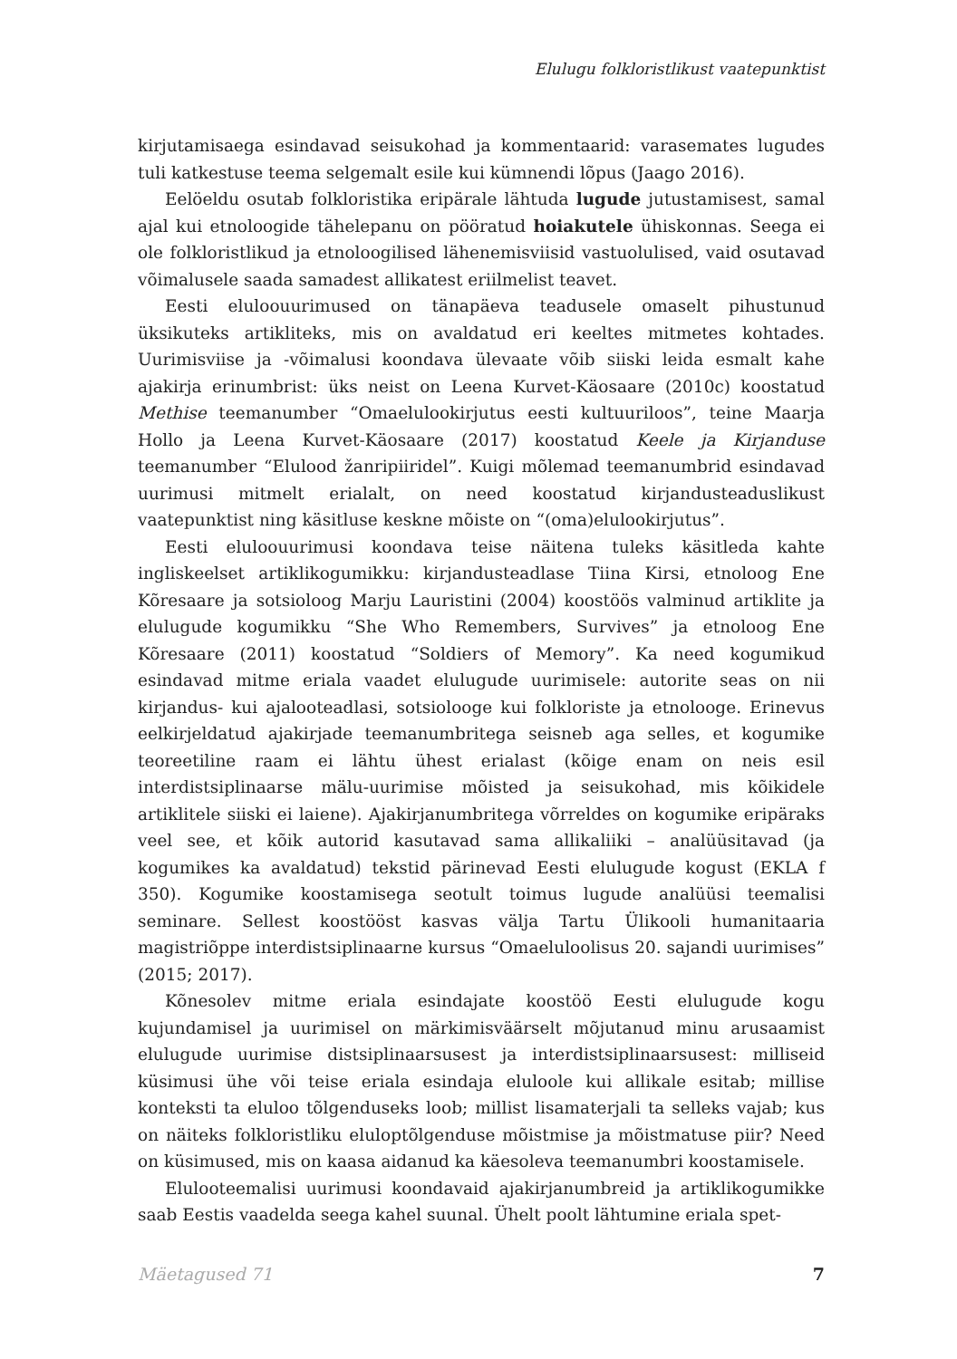Elulugu folkloristlikust vaatepunktist
kirjutamisaega esindavad seisukohad ja kommentaarid: varasemates lugudes tuli katkestuse teema selgemalt esile kui kümnendi lõpus (Jaago 2016).
Eelöeldu osutab folkloristika eripärale lähtuda lugude jutustamisest, samal ajal kui etnoloogide tähelepanu on pööratud hoiakutele ühiskonnas. Seega ei ole folkloristlikud ja etnoloogilised lähenemisviisid vastuolulised, vaid osutavad võimalusele saada samadest allikatest eriilmelist teavet.
Eesti eluloouurimused on tänapäeva teadusele omaselt pihustunud üksikuteks artikliteks, mis on avaldatud eri keeltes mitmetes kohtades. Uurimisviise ja -võimalusi koondava ülevaate võib siiski leida esmalt kahe ajakirja erinumbrist: üks neist on Leena Kurvet-Käosaare (2010c) koostatud Methise teemanumber “Omaelulookirjutus eesti kultuuriloos”, teine Maarja Hollo ja Leena Kurvet-Käosaare (2017) koostatud Keele ja Kirjanduse teemanumber “Elulood žanripiiridel”. Kuigi mõlemad teemanumbrid esindavad uurimusi mitmelt erialalt, on need koostatud kirjandusteaduslikust vaatepunktist ning käsitluse keskne mõiste on “(oma)elulookirjutus”.
Eesti eluloouurimusi koondava teise näitena tuleks käsitleda kahte ingliskeelset artiklikogumikku: kirjandusteadlase Tiina Kirsi, etnoloog Ene Kõresaare ja sotsioloog Marju Lauristini (2004) koostöös valminud artiklite ja elulugude kogumikku “She Who Remembers, Survives” ja etnoloog Ene Kõresaare (2011) koostatud “Soldiers of Memory”. Ka need kogumikud esindavad mitme eriala vaadet elulugude uurimisele: autorite seas on nii kirjandus- kui ajalooteadlasi, sotsiolooge kui folkloriste ja etnolooge. Erinevus eelkirjeldatud ajakirjade teemanumbritega seisneb aga selles, et kogumike teoreetiline raam ei lähtu ühest erialast (kõige enam on neis esil interdistsiplinaarse mälu-uurimise mõisted ja seisukohad, mis kõikidele artiklitele siiski ei laiene). Ajakirjanumbritega võrreldes on kogumike eripäraks veel see, et kõik autorid kasutavad sama allikaliiki – analüüsitavad (ja kogumikes ka avaldatud) tekstid pärinevad Eesti elulugude kogust (EKLA f 350). Kogumike koostamisega seotult toimus lugude analüüsi teemalisi seminare. Sellest koostööst kasvas välja Tartu Ülikooli humanitaaria magistriõppe interdistsiplinaarne kursus “Omaeluloolisus 20. sajandi uurimises” (2015; 2017).
Kõnesolev mitme eriala esindajate koostöö Eesti elulugude kogu kujundamisel ja uurimisel on märkimisväärselt mõjutanud minu arusaamist elulugude uurimise distsiplinaarsusest ja interdistsiplinaarsusest: milliseid küsimusi ühe või teise eriala esindaja eluloole kui allikale esitab; millise konteksti ta eluloo tõlgenduseks loob; millist lisamaterjali ta selleks vajab; kus on näiteks folkloristliku eluloptõlgenduse mõistmise ja mõistmatuse piir? Need on küsimused, mis on kaasa aidanud ka käesoleva teemanumbri koostamisele.
Elulooteemalisi uurimusi koondavaid ajakirjanumbreid ja artiklikogumikke saab Eestis vaadelda seega kahel suunal. Ühelt poolt lähtumine eriala spet-
Mäetagused 71 7